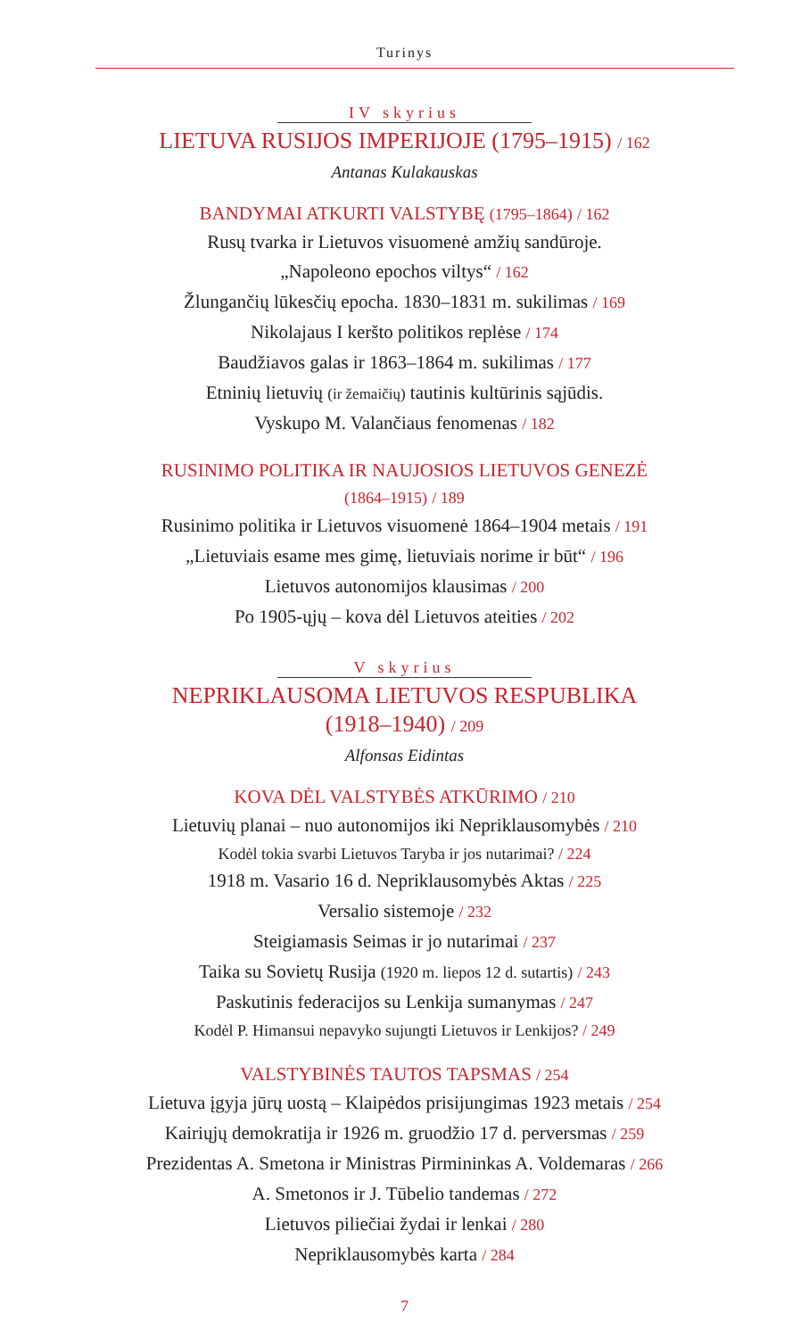Turinys
IV skyrius
LIETUVA RUSIJOS IMPERIJOJE (1795–1915) / 162
Antanas Kulakauskas
BANDYMAI ATKURTI VALSTYBĘ (1795–1864) / 162
Rusų tvarka ir Lietuvos visuomenė amžių sandūroje.
„Napoleono epochos viltys“ / 162
Žlungančių lūkesčių epocha. 1830–1831 m. sukilimas / 169
Nikolajaus I keršto politikos replėse / 174
Baudžiavos galas ir 1863–1864 m. sukilimas / 177
Etninių lietuvių (ir žemaičių) tautinis kultūrinis sąjūdis.
Vyskupo M. Valančiaus fenomenas / 182
RUSINIMO POLITIKA IR NAUJOSIOS LIETUVOS GENEZĖ
(1864–1915) / 189
Rusinimo politika ir Lietuvos visuomenė 1864–1904 metais / 191
„Lietuviais esame mes gimę, lietuviais norime ir būt“ / 196
Lietuvos autonomijos klausimas / 200
Po 1905-ųjų – kova dėl Lietuvos ateities / 202
V skyrius
NEPRIKLAUSOMA LIETUVOS RESPUBLIKA
(1918–1940) / 209
Alfonsas Eidintas
KOVA DĖL VALSTYBĖS ATKŪRIMO / 210
Lietuvių planai – nuo autonomijos iki Nepriklausomybės / 210
Kodėl tokia svarbi Lietuvos Taryba ir jos nutarimai? / 224
1918 m. Vasario 16 d. Nepriklausomybės Aktas / 225
Versalio sistemoje / 232
Steigiamasis Seimas ir jo nutarimai / 237
Taika su Sovietų Rusija (1920 m. liepos 12 d. sutartis) / 243
Paskutinis federacijos su Lenkija sumanymas / 247
Kodėl P. Himansui nepavyko sujungti Lietuvos ir Lenkijos? / 249
VALSTYBINĖS TAUTOS TAPSMAS / 254
Lietuva įgyja jūrų uostą – Klaipėdos prisijungimas 1923 metais / 254
Kairiųjų demokratija ir 1926 m. gruodžio 17 d. perversmas / 259
Prezidentas A. Smetona ir Ministras Pirmininkas A. Voldemaras / 266
A. Smetonos ir J. Tūbelio tandemas / 272
Lietuvos piliečiai žydai ir lenkai / 280
Nepriklausomybės karta / 284
7